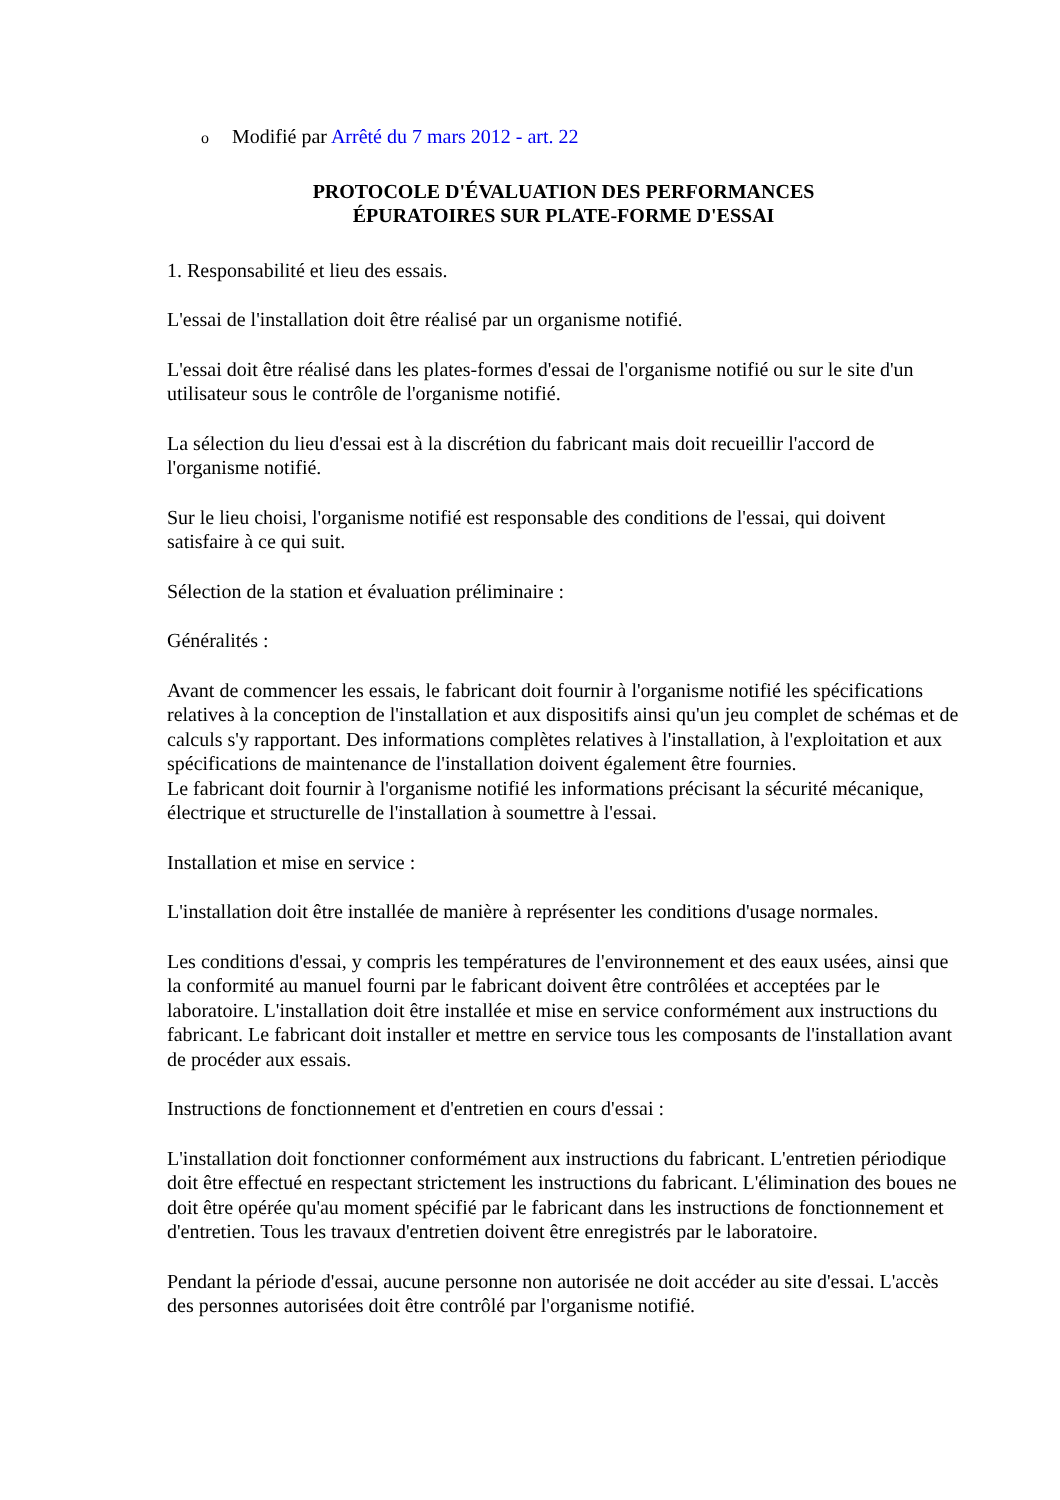o Modifié par Arrêté du 7 mars 2012 - art. 22
PROTOCOLE D'ÉVALUATION DES PERFORMANCES
ÉPURATOIRES SUR PLATE-FORME D'ESSAI
1. Responsabilité et lieu des essais.
L'essai de l'installation doit être réalisé par un organisme notifié.
L'essai doit être réalisé dans les plates-formes d'essai de l'organisme notifié ou sur le site d'un utilisateur sous le contrôle de l'organisme notifié.
La sélection du lieu d'essai est à la discrétion du fabricant mais doit recueillir l'accord de l'organisme notifié.
Sur le lieu choisi, l'organisme notifié est responsable des conditions de l'essai, qui doivent satisfaire à ce qui suit.
Sélection de la station et évaluation préliminaire :
Généralités :
Avant de commencer les essais, le fabricant doit fournir à l'organisme notifié les spécifications relatives à la conception de l'installation et aux dispositifs ainsi qu'un jeu complet de schémas et de calculs s'y rapportant. Des informations complètes relatives à l'installation, à l'exploitation et aux spécifications de maintenance de l'installation doivent également être fournies.
Le fabricant doit fournir à l'organisme notifié les informations précisant la sécurité mécanique, électrique et structurelle de l'installation à soumettre à l'essai.
Installation et mise en service :
L'installation doit être installée de manière à représenter les conditions d'usage normales.
Les conditions d'essai, y compris les températures de l'environnement et des eaux usées, ainsi que la conformité au manuel fourni par le fabricant doivent être contrôlées et acceptées par le laboratoire. L'installation doit être installée et mise en service conformément aux instructions du fabricant. Le fabricant doit installer et mettre en service tous les composants de l'installation avant de procéder aux essais.
Instructions de fonctionnement et d'entretien en cours d'essai :
L'installation doit fonctionner conformément aux instructions du fabricant. L'entretien périodique doit être effectué en respectant strictement les instructions du fabricant. L'élimination des boues ne doit être opérée qu'au moment spécifié par le fabricant dans les instructions de fonctionnement et d'entretien. Tous les travaux d'entretien doivent être enregistrés par le laboratoire.
Pendant la période d'essai, aucune personne non autorisée ne doit accéder au site d'essai. L'accès des personnes autorisées doit être contrôlé par l'organisme notifié.